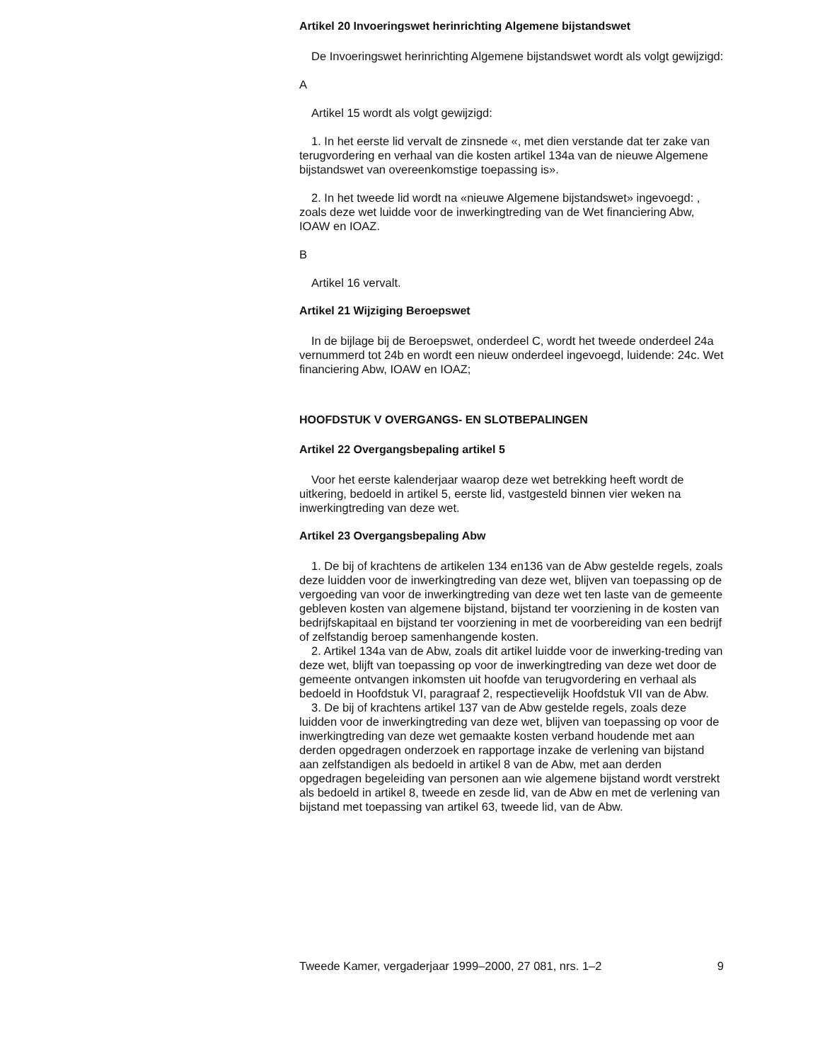Artikel 20 Invoeringswet herinrichting Algemene bijstandswet
De Invoeringswet herinrichting Algemene bijstandswet wordt als volgt gewijzigd:
A
Artikel 15 wordt als volgt gewijzigd:
1. In het eerste lid vervalt de zinsnede «, met dien verstande dat ter zake van terugvordering en verhaal van die kosten artikel 134a van de nieuwe Algemene bijstandswet van overeenkomstige toepassing is».
2. In het tweede lid wordt na «nieuwe Algemene bijstandswet» ingevoegd: , zoals deze wet luidde voor de inwerkingtreding van de Wet financiering Abw, IOAW en IOAZ.
B
Artikel 16 vervalt.
Artikel 21 Wijziging Beroepswet
In de bijlage bij de Beroepswet, onderdeel C, wordt het tweede onderdeel 24a vernummerd tot 24b en wordt een nieuw onderdeel ingevoegd, luidende: 24c. Wet financiering Abw, IOAW en IOAZ;
HOOFDSTUK V OVERGANGS- EN SLOTBEPALINGEN
Artikel 22 Overgangsbepaling artikel 5
Voor het eerste kalenderjaar waarop deze wet betrekking heeft wordt de uitkering, bedoeld in artikel 5, eerste lid, vastgesteld binnen vier weken na inwerkingtreding van deze wet.
Artikel 23 Overgangsbepaling Abw
1. De bij of krachtens de artikelen 134 en136 van de Abw gestelde regels, zoals deze luidden voor de inwerkingtreding van deze wet, blijven van toepassing op de vergoeding van voor de inwerkingtreding van deze wet ten laste van de gemeente gebleven kosten van algemene bijstand, bijstand ter voorziening in de kosten van bedrijfskapitaal en bijstand ter voorziening in met de voorbereiding van een bedrijf of zelfstandig beroep samenhangende kosten.
2. Artikel 134a van de Abw, zoals dit artikel luidde voor de inwerking-treding van deze wet, blijft van toepassing op voor de inwerkingtreding van deze wet door de gemeente ontvangen inkomsten uit hoofde van terugvordering en verhaal als bedoeld in Hoofdstuk VI, paragraaf 2, respectievelijk Hoofdstuk VII van de Abw.
3. De bij of krachtens artikel 137 van de Abw gestelde regels, zoals deze luidden voor de inwerkingtreding van deze wet, blijven van toepassing op voor de inwerkingtreding van deze wet gemaakte kosten verband houdende met aan derden opgedragen onderzoek en rapportage inzake de verlening van bijstand aan zelfstandigen als bedoeld in artikel 8 van de Abw, met aan derden opgedragen begeleiding van personen aan wie algemene bijstand wordt verstrekt als bedoeld in artikel 8, tweede en zesde lid, van de Abw en met de verlening van bijstand met toepassing van artikel 63, tweede lid, van de Abw.
Tweede Kamer, vergaderjaar 1999–2000, 27 081, nrs. 1–2 9